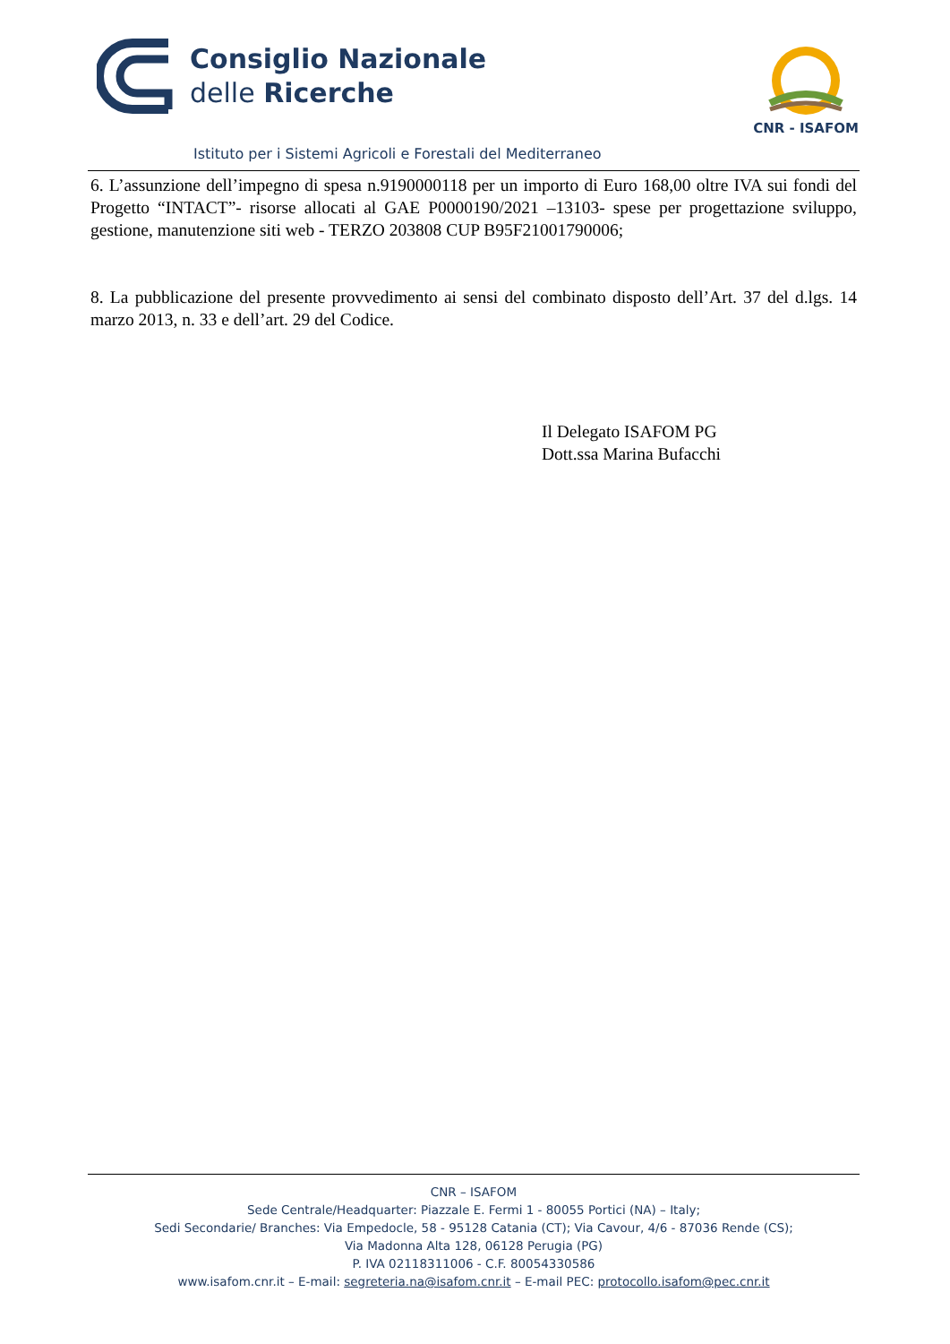Consiglio Nazionale
delle Ricerche
Istituto per i Sistemi Agricoli e Forestali del Mediterraneo
CNR - ISAFOM
6. L’assunzione dell’impegno di spesa n.9190000118 per un importo di Euro 168,00 oltre IVA sui fondi del Progetto “INTACT”- risorse allocati al GAE P0000190/2021 –13103- spese per progettazione sviluppo, gestione, manutenzione siti web - TERZO 203808 CUP B95F21001790006;
8. La pubblicazione del presente provvedimento ai sensi del combinato disposto dell’Art. 37 del d.lgs. 14 marzo 2013, n. 33 e dell’art. 29 del Codice.
Il Delegato ISAFOM PG
Dott.ssa Marina Bufacchi
CNR – ISAFOM
Sede Centrale/Headquarter: Piazzale E. Fermi 1 - 80055 Portici (NA) – Italy;
Sedi Secondarie/ Branches: Via Empedocle, 58 - 95128 Catania (CT); Via Cavour, 4/6 - 87036 Rende (CS);
Via Madonna Alta 128, 06128 Perugia (PG)
P. IVA 02118311006 - C.F. 80054330586
www.isafom.cnr.it – E-mail: segreteria.na@isafom.cnr.it – E-mail PEC: protocollo.isafom@pec.cnr.it